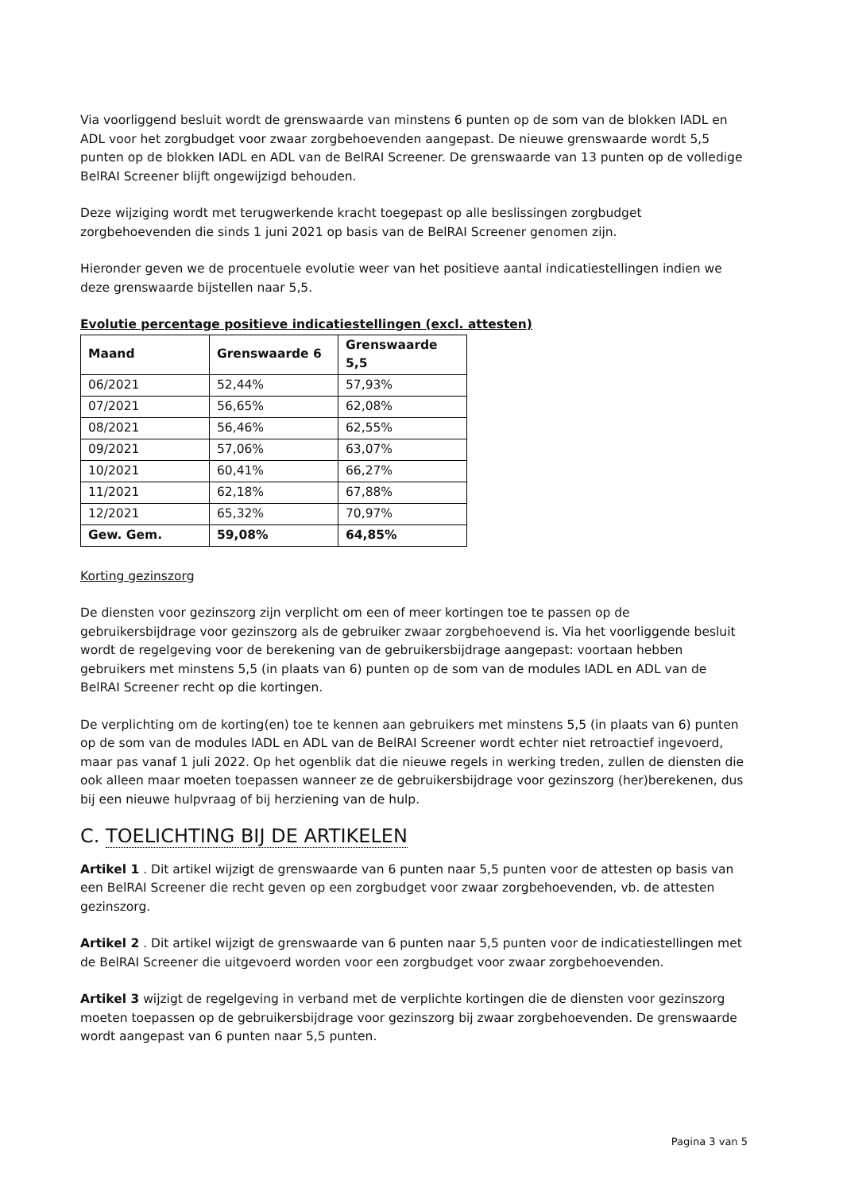Via voorliggend besluit wordt de grenswaarde van minstens 6 punten op de som van de blokken IADL en ADL voor het zorgbudget voor zwaar zorgbehoevenden aangepast. De nieuwe grenswaarde wordt 5,5 punten op de blokken IADL en ADL van de BelRAI Screener. De grenswaarde van 13 punten op de volledige BelRAI Screener blijft ongewijzigd behouden.
Deze wijziging wordt met terugwerkende kracht toegepast op alle beslissingen zorgbudget zorgbehoevenden die sinds 1 juni 2021 op basis van de BelRAI Screener genomen zijn.
Hieronder geven we de procentuele evolutie weer van het positieve aantal indicatiestellingen indien we deze grenswaarde bijstellen naar 5,5.
Evolutie percentage positieve indicatiestellingen (excl. attesten)
| Maand | Grenswaarde 6 | Grenswaarde 5,5 |
| --- | --- | --- |
| 06/2021 | 52,44% | 57,93% |
| 07/2021 | 56,65% | 62,08% |
| 08/2021 | 56,46% | 62,55% |
| 09/2021 | 57,06% | 63,07% |
| 10/2021 | 60,41% | 66,27% |
| 11/2021 | 62,18% | 67,88% |
| 12/2021 | 65,32% | 70,97% |
| Gew. Gem. | 59,08% | 64,85% |
Korting gezinszorg
De diensten voor gezinszorg zijn verplicht om een of meer kortingen toe te passen op de gebruikersbijdrage voor gezinszorg als de gebruiker zwaar zorgbehoevend is. Via het voorliggende besluit wordt de regelgeving voor de berekening van de gebruikersbijdrage aangepast: voortaan hebben gebruikers met minstens 5,5 (in plaats van 6) punten op de som van de modules IADL en ADL van de BelRAI Screener recht op die kortingen.
De verplichting om de korting(en) toe te kennen aan gebruikers met minstens 5,5 (in plaats van 6) punten op de som van de modules IADL en ADL van de BelRAI Screener wordt echter niet retroactief ingevoerd, maar pas vanaf 1 juli 2022. Op het ogenblik dat die nieuwe regels in werking treden, zullen de diensten die ook alleen maar moeten toepassen wanneer ze de gebruikersbijdrage voor gezinszorg (her)berekenen, dus bij een nieuwe hulpvraag of bij herziening van de hulp.
C. TOELICHTING BIJ DE ARTIKELEN
Artikel 1 . Dit artikel wijzigt de grenswaarde van 6 punten naar 5,5 punten voor de attesten op basis van een BelRAI Screener die recht geven op een zorgbudget voor zwaar zorgbehoevenden, vb. de attesten gezinszorg.
Artikel 2 . Dit artikel wijzigt de grenswaarde van 6 punten naar 5,5 punten voor de indicatiestellingen met de BelRAI Screener die uitgevoerd worden voor een zorgbudget voor zwaar zorgbehoevenden.
Artikel 3 wijzigt de regelgeving in verband met de verplichte kortingen die de diensten voor gezinszorg moeten toepassen op de gebruikersbijdrage voor gezinszorg bij zwaar zorgbehoevenden. De grenswaarde wordt aangepast van 6 punten naar 5,5 punten.
Pagina 3 van 5